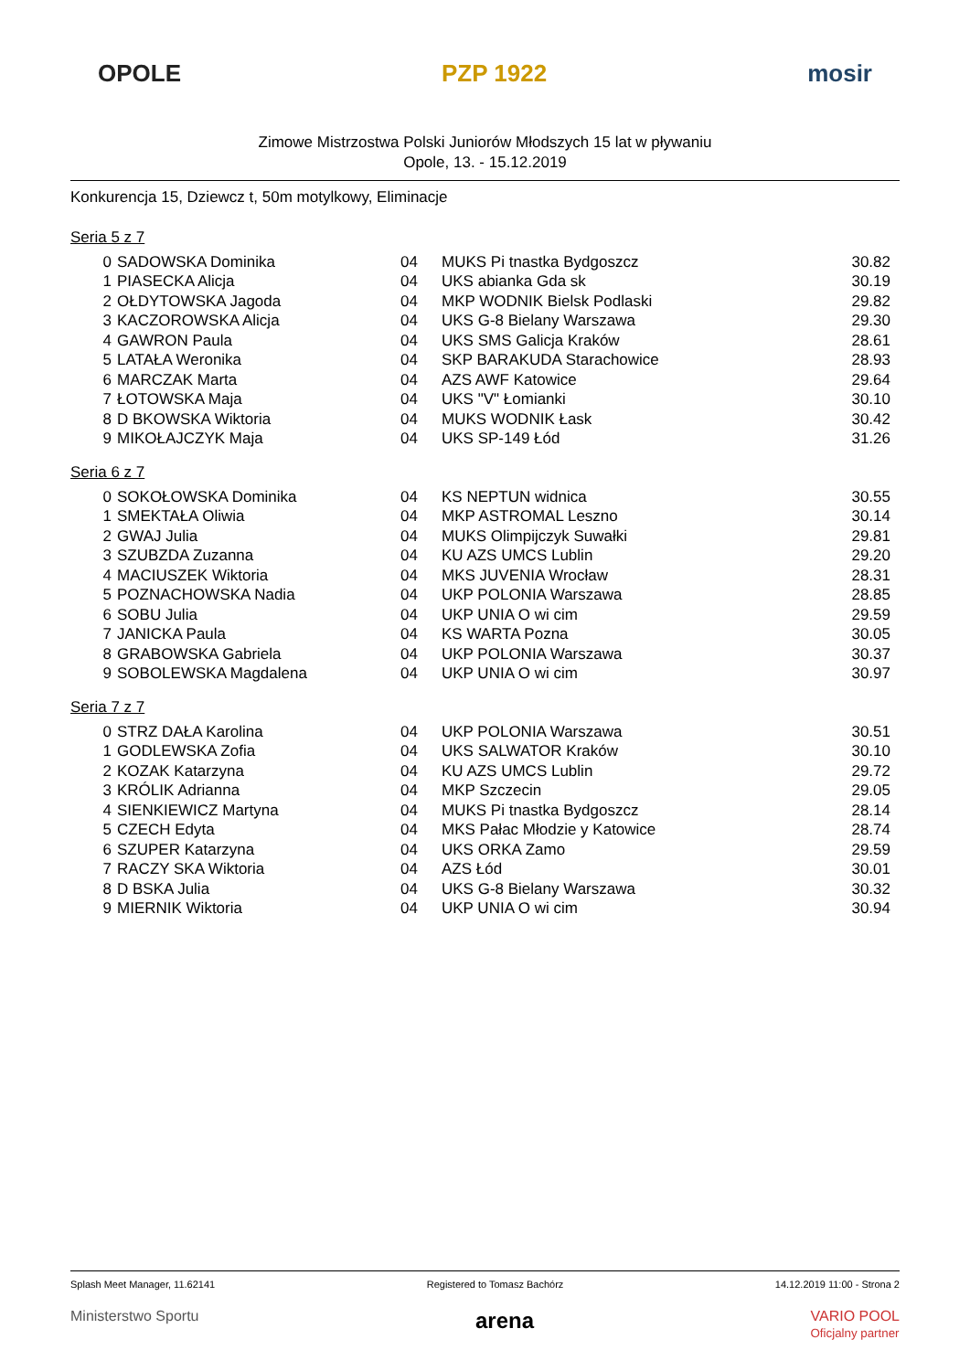OPOLE PZP 1922 mosir
Zimowe Mistrzostwa Polski Juniorów Młodszych 15 lat w pływaniu
Opole, 13. - 15.12.2019
Konkurencja 15, Dziewcz t, 50m motylkowy, Eliminacje
Seria 5 z 7
| 0 | SADOWSKA Dominika | 04 | MUKS Pi tnastka Bydgoszcz | 30.82 |
| 1 | PIASECKA Alicja | 04 | UKS abianka Gda sk | 30.19 |
| 2 | OŁDYTOWSKA Jagoda | 04 | MKP WODNIK Bielsk Podlaski | 29.82 |
| 3 | KACZOROWSKA Alicja | 04 | UKS G-8 Bielany Warszawa | 29.30 |
| 4 | GAWRON Paula | 04 | UKS SMS Galicja Kraków | 28.61 |
| 5 | LATAŁA Weronika | 04 | SKP BARAKUDA Starachowice | 28.93 |
| 6 | MARCZAK Marta | 04 | AZS AWF Katowice | 29.64 |
| 7 | ŁOTOWSKA Maja | 04 | UKS "V" Łomianki | 30.10 |
| 8 | D BKOWSKA Wiktoria | 04 | MUKS WODNIK Łask | 30.42 |
| 9 | MIKOŁAJCZYK Maja | 04 | UKS SP-149 Łód | 31.26 |
Seria 6 z 7
| 0 | SOKOŁOWSKA Dominika | 04 | KS NEPTUN widnica | 30.55 |
| 1 | SMEKTAŁA Oliwia | 04 | MKP ASTROMAL Leszno | 30.14 |
| 2 | GWAJ Julia | 04 | MUKS Olimpijczyk Suwałki | 29.81 |
| 3 | SZUBZDA Zuzanna | 04 | KU AZS UMCS Lublin | 29.20 |
| 4 | MACIUSZEK Wiktoria | 04 | MKS JUVENIA Wrocław | 28.31 |
| 5 | POZNACHOWSKA Nadia | 04 | UKP POLONIA Warszawa | 28.85 |
| 6 | SOBU Julia | 04 | UKP UNIA O wi cim | 29.59 |
| 7 | JANICKA Paula | 04 | KS WARTA Pozna | 30.05 |
| 8 | GRABOWSKA Gabriela | 04 | UKP POLONIA Warszawa | 30.37 |
| 9 | SOBOLEWSKA Magdalena | 04 | UKP UNIA O wi cim | 30.97 |
Seria 7 z 7
| 0 | STRZ DAŁA Karolina | 04 | UKP POLONIA Warszawa | 30.51 |
| 1 | GODLEWSKA Zofia | 04 | UKS SALWATOR Kraków | 30.10 |
| 2 | KOZAK Katarzyna | 04 | KU AZS UMCS Lublin | 29.72 |
| 3 | KRÓLIK Adrianna | 04 | MKP Szczecin | 29.05 |
| 4 | SIENKIEWICZ Martyna | 04 | MUKS Pi tnastka Bydgoszcz | 28.14 |
| 5 | CZECH Edyta | 04 | MKS Pałac Młodzie y Katowice | 28.74 |
| 6 | SZUPER Katarzyna | 04 | UKS ORKA Zamo | 29.59 |
| 7 | RACZY SKA Wiktoria | 04 | AZS Łód | 30.01 |
| 8 | D BSKA Julia | 04 | UKS G-8 Bielany Warszawa | 30.32 |
| 9 | MIERNIK Wiktoria | 04 | UKP UNIA O wi cim | 30.94 |
Splash Meet Manager, 11.62141 Registered to Tomasz Bachórz 14.12.2019 11:00 - Strona 2
Ministerstwo Sportu arena VARIO POOL
Oficjalny partner